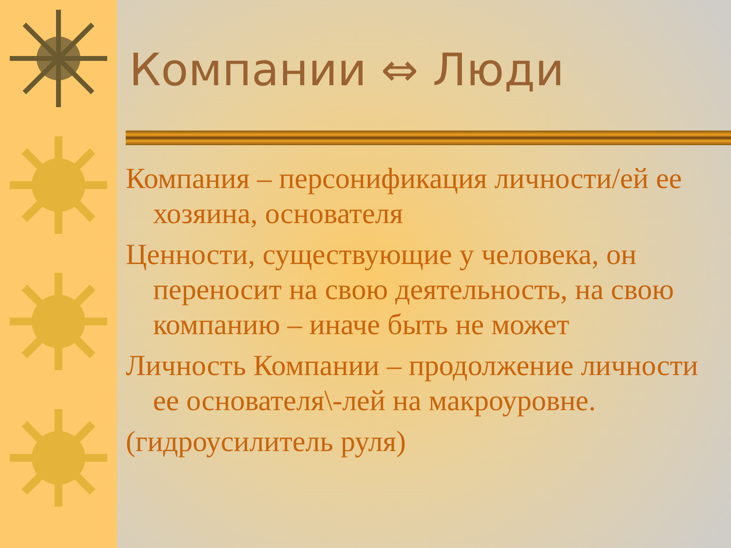Компании ⇔ Люди
Компания – персонификация личности/ей ее хозяина, основателя
Ценности, существующие у человека, он переносит на свою деятельность, на свою компанию – иначе быть не может
Личность Компании – продолжение личности ее основателя\-лей на макроуровне.
(гидроусилитель руля)